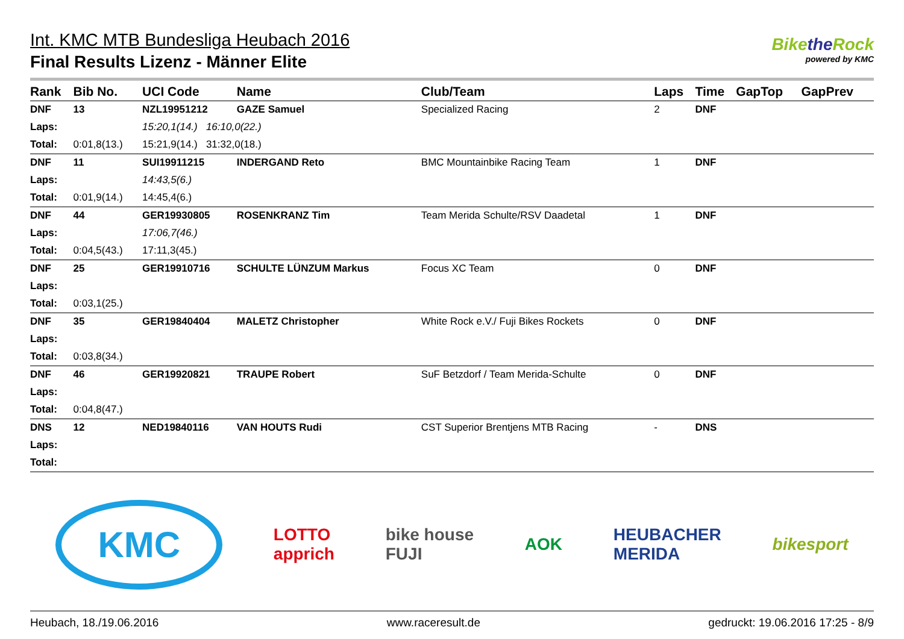Int. KMC MTB Bundesliga Heubach 2016
Final Results Lizenz - Männer Elite
Bikethe Rock
powered by KMC
| Rank | Bib No. | UCI Code | Name | Club/Team | Laps | Time | GapTop | GapPrev |
| --- | --- | --- | --- | --- | --- | --- | --- | --- |
| DNF | 13 | NZL19951212 | GAZE Samuel | Specialized Racing | 2 | DNF | | |
| Laps: | | 15:20,1(14.) 16:10,0(22.) | | | | | | |
| Total: | 0:01,8(13.) | 15:21,9(14.) 31:32,0(18.) | | | | | | |
| DNF | 11 | SUI19911215 | INDERGAND Reto | BMC Mountainbike Racing Team | 1 | DNF | | |
| Laps: | | 14:43,5(6.) | | | | | | |
| Total: | 0:01,9(14.) | 14:45,4(6.) | | | | | | |
| DNF | 44 | GER19930805 | ROSENKRANZ Tim | Team Merida Schulte/RSV Daadetal | 1 | DNF | | |
| Laps: | | 17:06,7(46.) | | | | | | |
| Total: | 0:04,5(43.) | 17:11,3(45.) | | | | | | |
| DNF | 25 | GER19910716 | SCHULTE LÜNZUM Markus | Focus XC Team | 0 | DNF | | |
| Laps: | | | | | | | | |
| Total: | 0:03,1(25.) | | | | | | | |
| DNF | 35 | GER19840404 | MALETZ Christopher | White Rock e.V./ Fuji Bikes Rockets | 0 | DNF | | |
| Laps: | | | | | | | | |
| Total: | 0:03,8(34.) | | | | | | | |
| DNF | 46 | GER19920821 | TRAUPE Robert | SuF Betzdorf / Team Merida-Schulte | 0 | DNF | | |
| Laps: | | | | | | | | |
| Total: | 0:04,8(47.) | | | | | | | |
| DNS | 12 | NED19840116 | VAN HOUTS Rudi | CST Superior Brentjens MTB Racing | - | DNS | | |
| Laps: | | | | | | | | |
| Total: | | | | | | | | |
KMC
LOTTO
apprich
bike house
FUJI
AOK
HEUBACHER
MERIDA
bikesport
Heubach, 18./19.06.2016 www.raceresult.de gedruckt: 19.06.2016 17:25 - 8/9